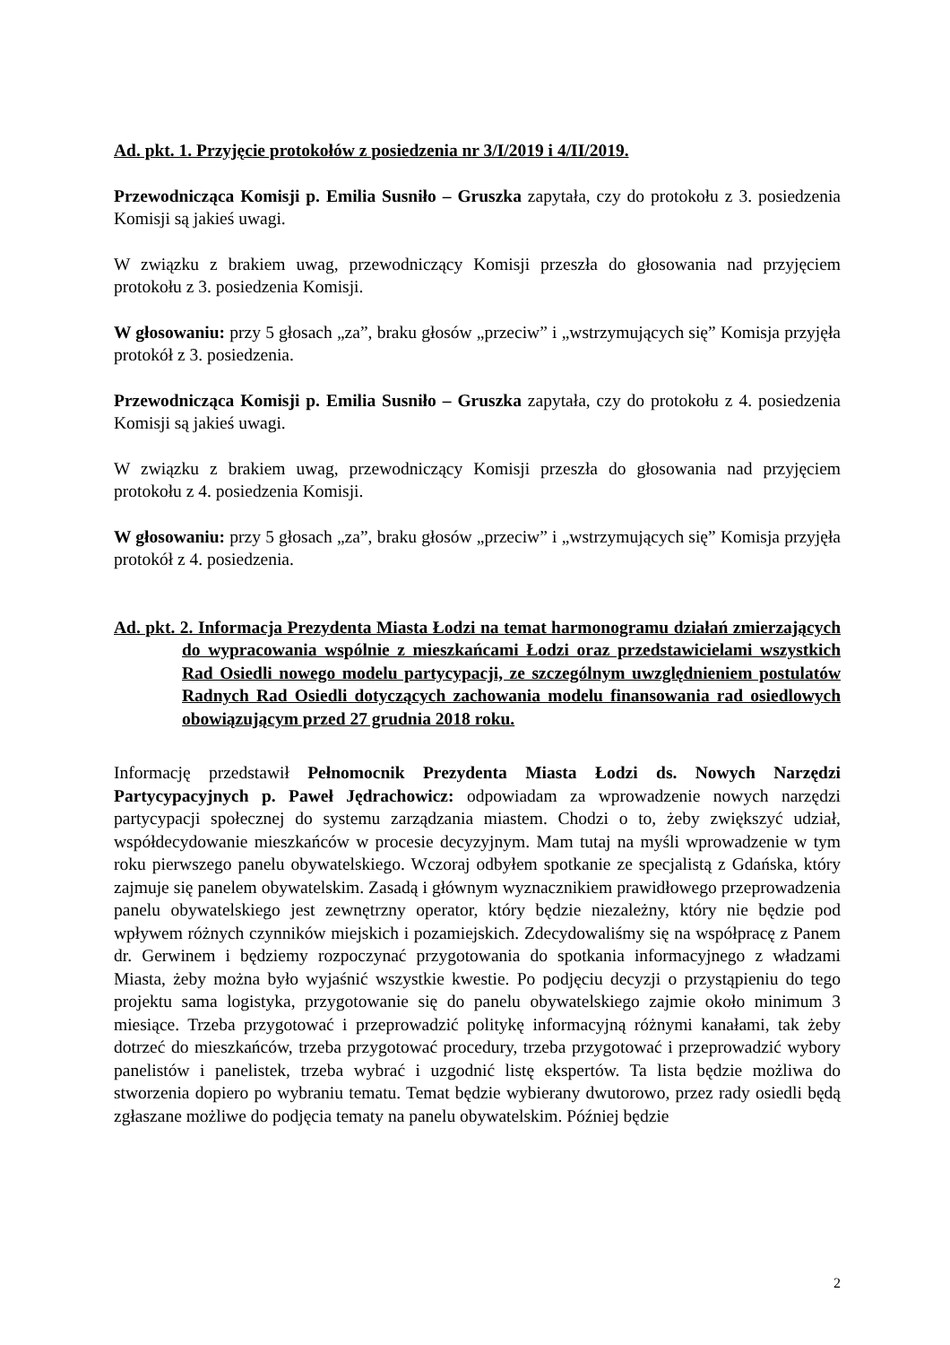Ad. pkt. 1. Przyjęcie protokołów z posiedzenia nr 3/I/2019 i 4/II/2019.
Przewodnicząca Komisji p. Emilia Susniło – Gruszka zapytała, czy do protokołu z 3. posiedzenia Komisji są jakieś uwagi.
W związku z brakiem uwag, przewodniczący Komisji przeszła do głosowania nad przyjęciem protokołu z 3. posiedzenia Komisji.
W głosowaniu: przy 5 głosach „za”, braku głosów „przeciw” i „wstrzymujących się” Komisja przyjęła protokół z 3. posiedzenia.
Przewodnicząca Komisji p. Emilia Susniło – Gruszka zapytała, czy do protokołu z 4. posiedzenia Komisji są jakieś uwagi.
W związku z brakiem uwag, przewodniczący Komisji przeszła do głosowania nad przyjęciem protokołu z 4. posiedzenia Komisji.
W głosowaniu: przy 5 głosach „za”, braku głosów „przeciw” i „wstrzymujących się” Komisja przyjęła protokół z 4. posiedzenia.
Ad. pkt. 2. Informacja Prezydenta Miasta Łodzi na temat harmonogramu działań zmierzających do wypracowania wspólnie z mieszkańcami Łodzi oraz przedstawicielami wszystkich Rad Osiedli nowego modelu partycypacji, ze szczególnym uwzględnieniem postulatów Radnych Rad Osiedli dotyczących zachowania modelu finansowania rad osiedlowych obowiązującym przed 27 grudnia 2018 roku.
Informację przedstawił Pełnomocnik Prezydenta Miasta Łodzi ds. Nowych Narzędzi Partycypacyjnych p. Paweł Jędrachowicz: odpowiadam za wprowadzenie nowych narzędzi partycypacji społecznej do systemu zarządzania miastem. Chodzi o to, żeby zwiększyć udział, współdecydowanie mieszkańców w procesie decyzyjnym. Mam tutaj na myśli wprowadzenie w tym roku pierwszego panelu obywatelskiego. Wczoraj odbyłem spotkanie ze specjalistą z Gdańska, który zajmuje się panelem obywatelskim. Zasadą i głównym wyznacznikiem prawidłowego przeprowadzenia panelu obywatelskiego jest zewnętrzny operator, który będzie niezależny, który nie będzie pod wpływem różnych czynników miejskich i pozamiejskich. Zdecydowaliśmy się na współpracę z Panem dr. Gerwinem i będziemy rozpoczynać przygotowania do spotkania informacyjnego z władzami Miasta, żeby można było wyjaśnić wszystkie kwestie. Po podjęciu decyzji o przystąpieniu do tego projektu sama logistyka, przygotowanie się do panelu obywatelskiego zajmie około minimum 3 miesiące. Trzeba przygotować i przeprowadzić politykę informacyjną różnymi kanałami, tak żeby dotrzeć do mieszkańców, trzeba przygotować procedury, trzeba przygotować i przeprowadzić wybory panelistów i panelistek, trzeba wybrać i uzgodnić listę ekspertów. Ta lista będzie możliwa do stworzenia dopiero po wybraniu tematu. Temat będzie wybierany dwutorowo, przez rady osiedli będą zgłaszane możliwe do podjęcia tematy na panelu obywatelskim. Później będzie
2